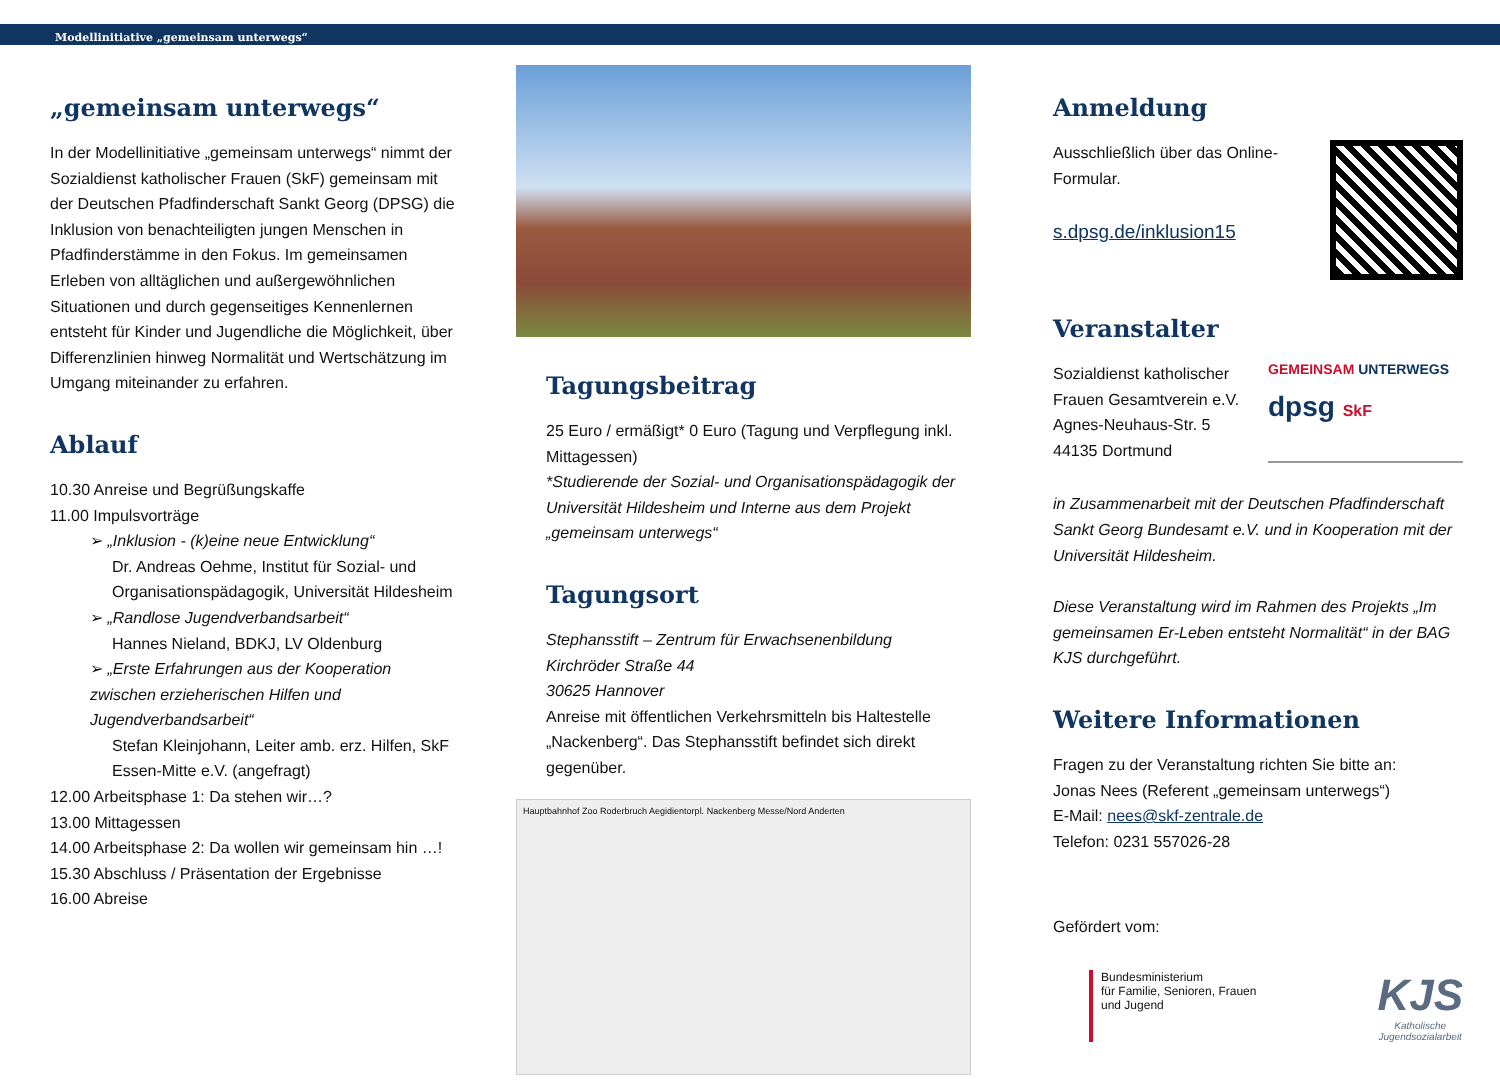Modellinitiative „gemeinsam unterwegs“
„gemeinsam unterwegs“
In der Modellinitiative „gemeinsam unterwegs“ nimmt der Sozialdienst katholischer Frauen (SkF) gemeinsam mit der Deutschen Pfadfinderschaft Sankt Georg (DPSG) die Inklusion von benachteiligten jungen Menschen in Pfadfinderstämme in den Fokus. Im gemeinsamen Erleben von alltäglichen und außergewöhnlichen Situationen und durch gegenseitiges Kennenlernen entsteht für Kinder und Jugendliche die Möglichkeit, über Differenzlinien hinweg Normalität und Wertschätzung im Umgang miteinander zu erfahren.
Ablauf
10.30 Anreise und Begrüßungskaffe
11.00 Impulsvorträge
➢ „Inklusion - (k)eine neue Entwicklung“
Dr. Andreas Oehme, Institut für Sozial- und Organisationspädagogik, Universität Hildesheim
➢ „Randlose Jugendverbandsarbeit“
Hannes Nieland, BDKJ, LV Oldenburg
➢ „Erste Erfahrungen aus der Kooperation zwischen erzieherischen Hilfen und Jugendverbandsarbeit“
Stefan Kleinjohann, Leiter amb. erz. Hilfen, SkF Essen-Mitte e.V. (angefragt)
12.00 Arbeitsphase 1: Da stehen wir…?
13.00 Mittagessen
14.00 Arbeitsphase 2: Da wollen wir gemeinsam hin …!
15.30 Abschluss / Präsentation der Ergebnisse
16.00 Abreise
Tagungsbeitrag
25 Euro / ermäßigt* 0 Euro (Tagung und Verpflegung inkl. Mittagessen)
*Studierende der Sozial- und Organisationspädagogik der Universität Hildesheim und Interne aus dem Projekt „gemeinsam unterwegs“
Tagungsort
Stephansstift – Zentrum für Erwachsenenbildung
Kirchröder Straße 44
30625 Hannover
Anreise mit öffentlichen Verkehrsmitteln bis Haltestelle „Nackenberg“. Das Stephansstift befindet sich direkt gegenüber.
Hauptbahnhof Zoo Roderbruch Aegidientorpl. Nackenberg Messe/Nord Anderten
Anmeldung
Ausschließlich über das Online-Formular.
s.dpsg.de/inklusion15
Veranstalter
Sozialdienst katholischer
Frauen Gesamtverein e.V.
Agnes-Neuhaus-Str. 5
44135 Dortmund
GEMEINSAM UNTERWEGS
dpsg SkF
in Zusammenarbeit mit der Deutschen Pfadfinderschaft Sankt Georg Bundesamt e.V. und in Kooperation mit der Universität Hildesheim.
Diese Veranstaltung wird im Rahmen des Projekts „Im gemeinsamen Er-Leben entsteht Normalität“ in der BAG KJS durchgeführt.
Weitere Informationen
Fragen zu der Veranstaltung richten Sie bitte an:
Jonas Nees (Referent „gemeinsam unterwegs“)
E-Mail: nees@skf-zentrale.de
Telefon: 0231 557026-28
Gefördert vom:
Bundesministerium
für Familie, Senioren, Frauen
und Jugend
KJS
Katholische
Jugendsozialarbeit